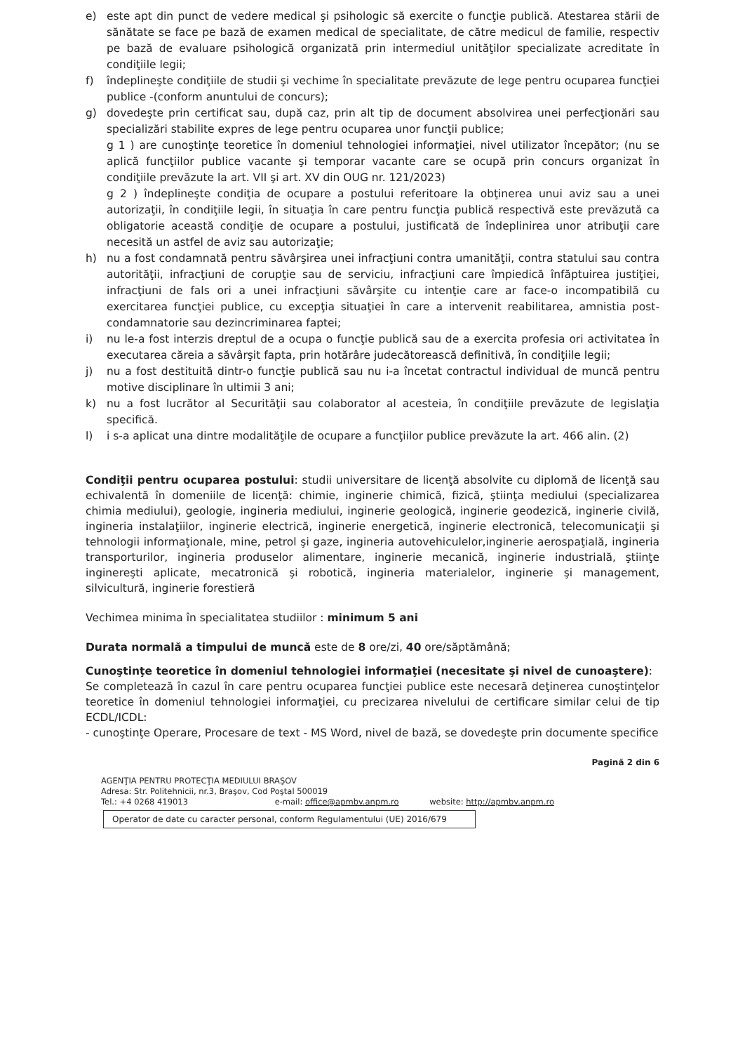e) este apt din punct de vedere medical şi psihologic să exercite o funcţie publică. Atestarea stării de sănătate se face pe bază de examen medical de specialitate, de către medicul de familie, respectiv pe bază de evaluare psihologică organizată prin intermediul unităţilor specializate acreditate în condiţiile legii;
f) îndeplineşte condiţiile de studii şi vechime în specialitate prevăzute de lege pentru ocuparea funcţiei publice -(conform anuntului de concurs);
g) dovedeşte prin certificat sau, după caz, prin alt tip de document absolvirea unei perfecţionări sau specializări stabilite expres de lege pentru ocuparea unor funcţii publice;
g 1 ) are cunoştinţe teoretice în domeniul tehnologiei informaţiei, nivel utilizator începător; (nu se aplică funcţiilor publice vacante şi temporar vacante care se ocupă prin concurs organizat în condiţiile prevăzute la art. VII şi art. XV din OUG nr. 121/2023)
g 2 ) îndeplineşte condiţia de ocupare a postului referitoare la obţinerea unui aviz sau a unei autorizaţii, în condiţiile legii, în situaţia în care pentru funcţia publică respectivă este prevăzută ca obligatorie această condiţie de ocupare a postului, justificată de îndeplinirea unor atribuţii care necesită un astfel de aviz sau autorizaţie;
h) nu a fost condamnată pentru săvârşirea unei infracţiuni contra umanităţii, contra statului sau contra autorităţii, infracţiuni de corupţie sau de serviciu, infracţiuni care împiedică înfăptuirea justiţiei, infracţiuni de fals ori a unei infracţiuni săvârşite cu intenţie care ar face-o incompatibilă cu exercitarea funcţiei publice, cu excepţia situaţiei în care a intervenit reabilitarea, amnistia post-condamnatorie sau dezincriminarea faptei;
i) nu le-a fost interzis dreptul de a ocupa o funcţie publică sau de a exercita profesia ori activitatea în executarea căreia a săvârşit fapta, prin hotărâre judecătorească definitivă, în condiţiile legii;
j) nu a fost destituită dintr-o funcţie publică sau nu i-a încetat contractul individual de muncă pentru motive disciplinare în ultimii 3 ani;
k) nu a fost lucrător al Securităţii sau colaborator al acesteia, în condiţiile prevăzute de legislaţia specifică.
l) i s-a aplicat una dintre modalităţile de ocupare a funcţiilor publice prevăzute la art. 466 alin. (2)
Condiţii pentru ocuparea postului: studii universitare de licenţă absolvite cu diplomă de licenţă sau echivalentă în domeniile de licenţă: chimie, inginerie chimică, fizică, ştiinţa mediului (specializarea chimia mediului), geologie, ingineria mediului, inginerie geologică, inginerie geodezică, inginerie civilă, ingineria instalaţiilor, inginerie electrică, inginerie energetică, inginerie electronică, telecomunicaţii şi tehnologii informaţionale, mine, petrol şi gaze, ingineria autovehiculelor,inginerie aerospaţială, ingineria transporturilor, ingineria produselor alimentare, inginerie mecanică, inginerie industrială, ştiinţe inginereşti aplicate, mecatronică şi robotică, ingineria materialelor, inginerie şi management, silvicultură, inginerie forestieră
Vechimea minima în specialitatea studiilor : minimum 5 ani
Durata normală a timpului de muncă este de 8 ore/zi, 40 ore/săptămână;
Cunoştinţe teoretice în domeniul tehnologiei informaţiei (necesitate şi nivel de cunoaştere):
Se completează în cazul în care pentru ocuparea funcţiei publice este necesară deţinerea cunoştinţelor teoretice în domeniul tehnologiei informaţiei, cu precizarea nivelului de certificare similar celui de tip ECDL/ICDL:
- cunoştinţe Operare, Procesare de text - MS Word, nivel de bază, se dovedeşte prin documente specifice
Pagină 2 din 6
AGENŢIA PENTRU PROTECŢIA MEDIULUI BRAŞOV
Adresa: Str. Politehnicii, nr.3, Braşov, Cod Poştal 500019
Tel.: +4 0268 419013 e-mail: office@apmbv.anpm.ro website: http://apmbv.anpm.ro
Operator de date cu caracter personal, conform Regulamentului (UE) 2016/679